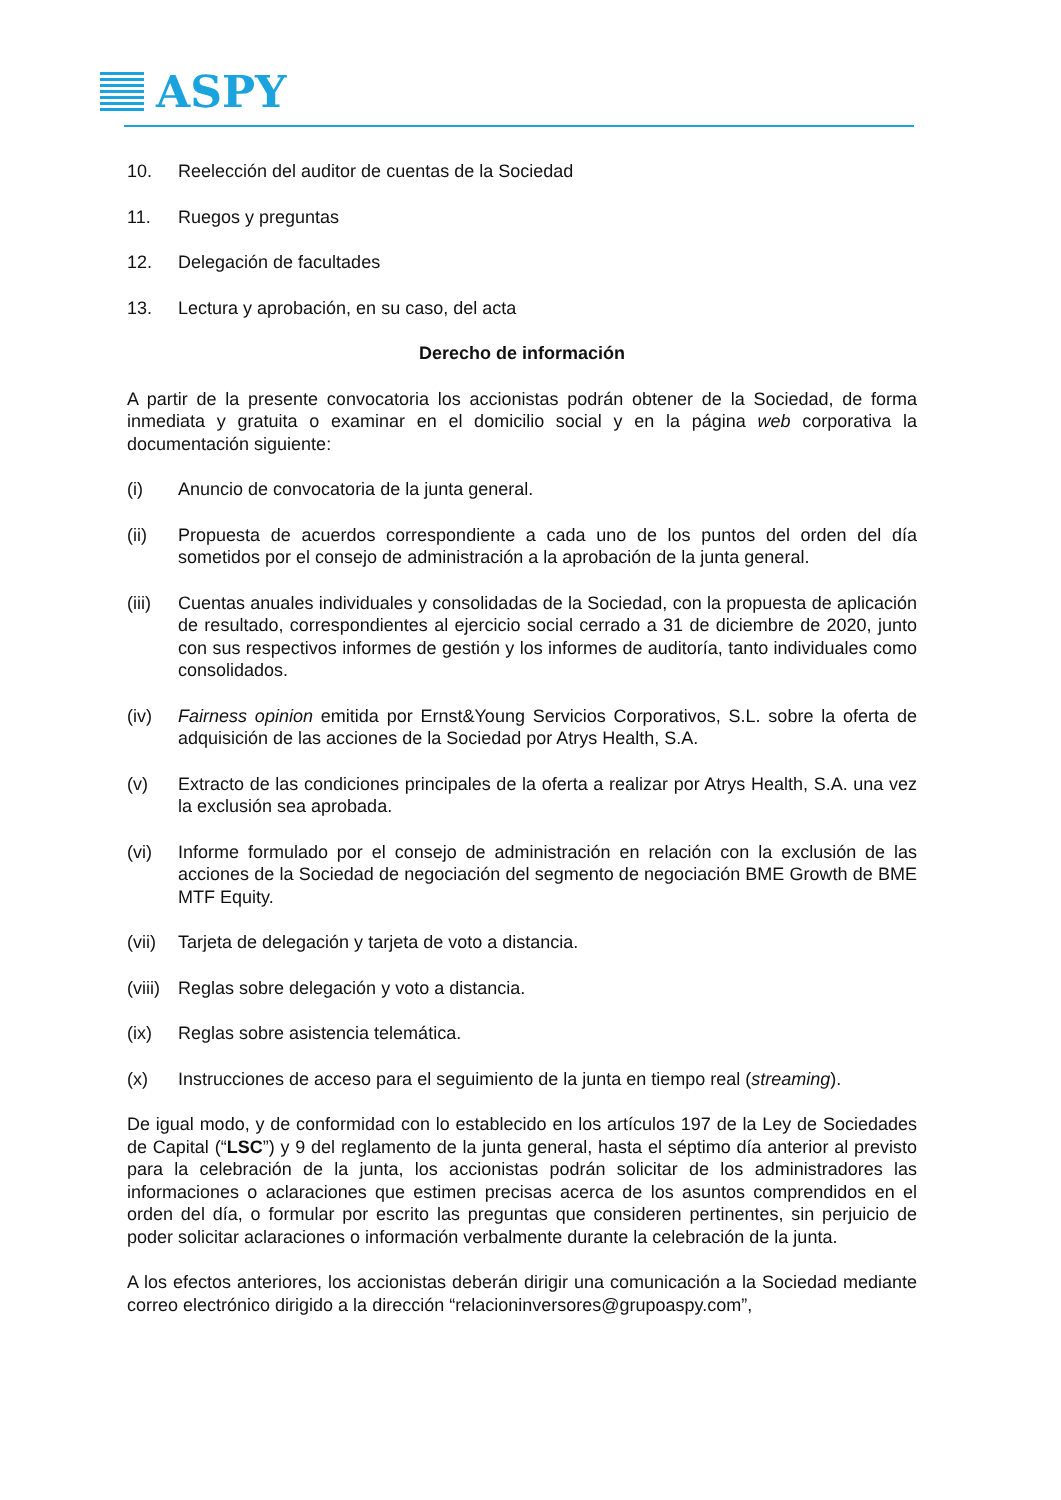ASPY
10. Reelección del auditor de cuentas de la Sociedad
11. Ruegos y preguntas
12. Delegación de facultades
13. Lectura y aprobación, en su caso, del acta
Derecho de información
A partir de la presente convocatoria los accionistas podrán obtener de la Sociedad, de forma inmediata y gratuita o examinar en el domicilio social y en la página web corporativa la documentación siguiente:
(i) Anuncio de convocatoria de la junta general.
(ii) Propuesta de acuerdos correspondiente a cada uno de los puntos del orden del día sometidos por el consejo de administración a la aprobación de la junta general.
(iii)
Cuentas anuales individuales y consolidadas de la Sociedad, con la propuesta de aplicación de resultado, correspondientes al ejercicio social cerrado a 31 de diciembre de 2020, junto con sus respectivos informes de gestión y los informes de auditoría, tanto individuales como consolidados.
(iv) Fairness opinion emitida por Ernst&Young Servicios Corporativos, S.L. sobre la oferta de adquisición de las acciones de la Sociedad por Atrys Health, S.A.
(v) Extracto de las condiciones principales de la oferta a realizar por Atrys Health, S.A. una vez la exclusión sea aprobada.
(vi) Informe formulado por el consejo de administración en relación con la exclusión de las acciones de la Sociedad de negociación del segmento de negociación BME Growth de BME MTF Equity.
(vii)
Tarjeta de delegación y tarjeta de voto a distancia.
(viii)
Reglas sobre delegación y voto a distancia.
(ix) Reglas sobre asistencia telemática.
(x) Instrucciones de acceso para el seguimiento de la junta en tiempo real (streaming).
De igual modo, y de conformidad con lo establecido en los artículos 197 de la Ley de Sociedades de Capital (“LSC”) y 9 del reglamento de la junta general, hasta el séptimo día anterior al previsto para la celebración de la junta, los accionistas podrán solicitar de los administradores las informaciones o aclaraciones que estimen precisas acerca de los asuntos comprendidos en el orden del día, o formular por escrito las preguntas que consideren pertinentes, sin perjuicio de poder solicitar aclaraciones o información verbalmente durante la celebración de la junta.
A los efectos anteriores, los accionistas deberán dirigir una comunicación a la Sociedad mediante correo electrónico dirigido a la dirección “relacioninversores@grupoaspy.com”,